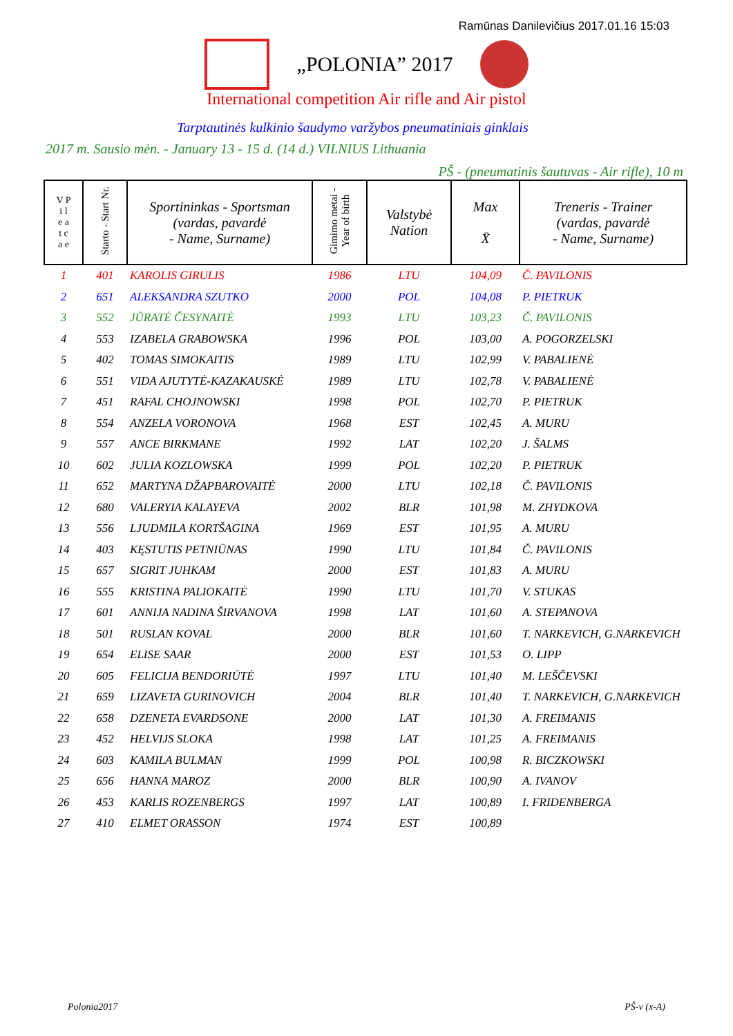Ramūnas Danilevičius 2017.01.16 15:03
„POLONIA” 2017
International competition Air rifle and Air pistol
Tarptautinės kulkinio šaudymo varžybos pneumatiniais ginklais
2017 m. Sausio mėn. - January 13 - 15 d. (14 d.) VILNIUS Lithuania
PŠ - (pneumatinis šautuvas - Air rifle), 10 m
| V P i l e a t c a e | Starto - Start Nr. | Sportininkas - Sportsman (vardas, pavardė - Name, Surname) | Gimimo metai - Year of birth | Valstybė Nation | Max X̄ | Treneris - Trainer (vardas, pavardė - Name, Surname) |
| --- | --- | --- | --- | --- | --- | --- |
| 1 | 401 | KAROLIS GIRULIS | 1986 | LTU | 104,09 | Č. PAVILONIS |
| 2 | 651 | ALEKSANDRA SZUTKO | 2000 | POL | 104,08 | P. PIETRUK |
| 3 | 552 | JŪRATĖ ČESYNAITĖ | 1993 | LTU | 103,23 | Č. PAVILONIS |
| 4 | 553 | IZABELA GRABOWSKA | 1996 | POL | 103,00 | A. POGORZELSKI |
| 5 | 402 | TOMAS SIMOKAITIS | 1989 | LTU | 102,99 | V. PABALIENĖ |
| 6 | 551 | VIDA AJUTYTĖ-KAZAKAUSKĖ | 1989 | LTU | 102,78 | V. PABALIENĖ |
| 7 | 451 | RAFAL CHOJNOWSKI | 1998 | POL | 102,70 | P. PIETRUK |
| 8 | 554 | ANZELA VORONOVA | 1968 | EST | 102,45 | A. MURU |
| 9 | 557 | ANCE BIRKMANE | 1992 | LAT | 102,20 | J. ŠALMS |
| 10 | 602 | JULIA KOZLOWSKA | 1999 | POL | 102,20 | P. PIETRUK |
| 11 | 652 | MARTYNA DŽAPBAROVAITĖ | 2000 | LTU | 102,18 | Č. PAVILONIS |
| 12 | 680 | VALERYIA KALAYEVA | 2002 | BLR | 101,98 | M. ZHYDKOVA |
| 13 | 556 | LJUDMILA KORTŠAGINA | 1969 | EST | 101,95 | A. MURU |
| 14 | 403 | KĘSTUTIS PETNIŪNAS | 1990 | LTU | 101,84 | Č. PAVILONIS |
| 15 | 657 | SIGRIT JUHKAM | 2000 | EST | 101,83 | A. MURU |
| 16 | 555 | KRISTINA PALIOKAITĖ | 1990 | LTU | 101,70 | V. STUKAS |
| 17 | 601 | ANNIJA NADINA ŠIRVANOVA | 1998 | LAT | 101,60 | A. STEPANOVA |
| 18 | 501 | RUSLAN KOVAL | 2000 | BLR | 101,60 | T. NARKEVICH, G.NARKEVICH |
| 19 | 654 | ELISE SAAR | 2000 | EST | 101,53 | O. LIPP |
| 20 | 605 | FELICIJA BENDORIŪTĖ | 1997 | LTU | 101,40 | M. LEŠČEVSKI |
| 21 | 659 | LIZAVETA GURINOVICH | 2004 | BLR | 101,40 | T. NARKEVICH, G.NARKEVICH |
| 22 | 658 | DZENETA EVARDSONE | 2000 | LAT | 101,30 | A. FREIMANIS |
| 23 | 452 | HELVIJS SLOKA | 1998 | LAT | 101,25 | A. FREIMANIS |
| 24 | 603 | KAMILA BULMAN | 1999 | POL | 100,98 | R. BICZKOWSKI |
| 25 | 656 | HANNA MAROZ | 2000 | BLR | 100,90 | A. IVANOV |
| 26 | 453 | KARLIS ROZENBERGS | 1997 | LAT | 100,89 | I. FRIDENBERGA |
| 27 | 410 | ELMET ORASSON | 1974 | EST | 100,89 | |
Polonia2017 PŠ-v (x-A)